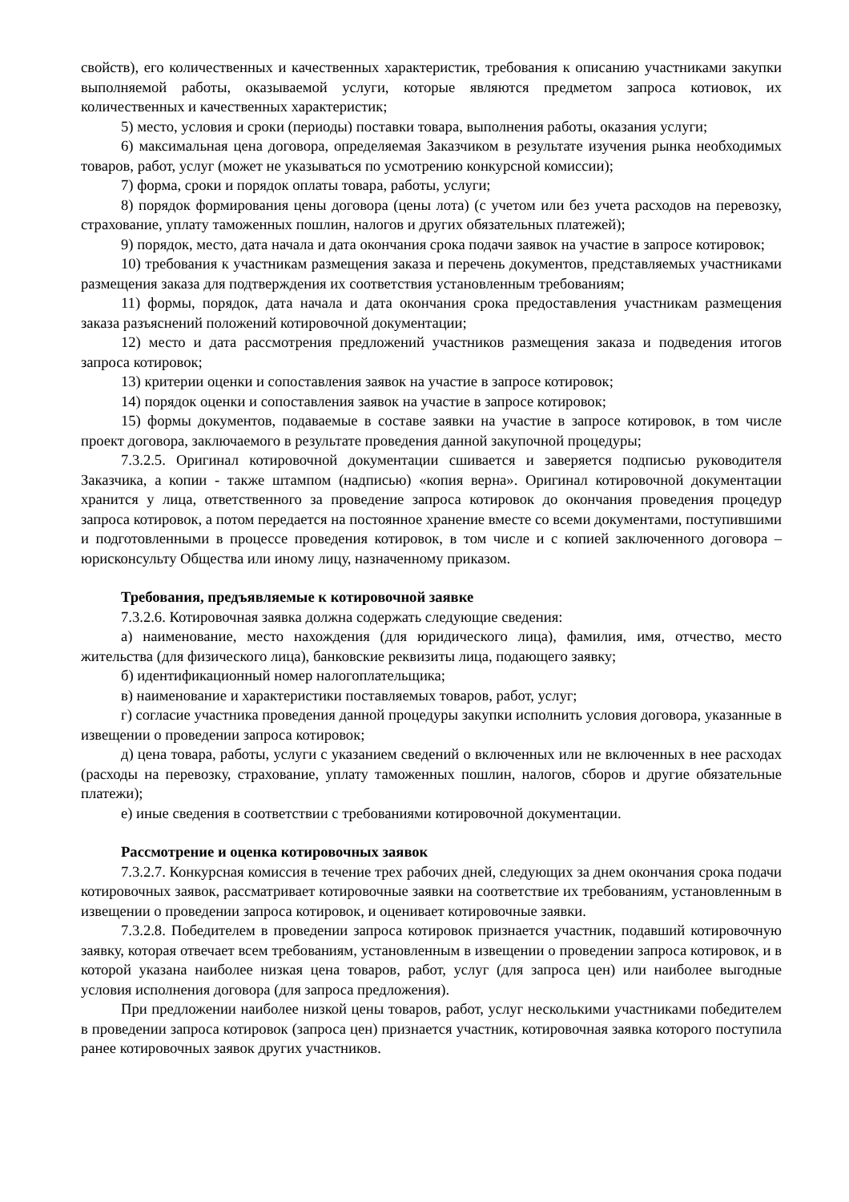свойств), его количественных и качественных характеристик, требования к описанию участниками закупки выполняемой работы, оказываемой услуги, которые являются предметом запроса котиовок, их количественных и качественных характеристик;
5) место, условия и сроки (периоды) поставки товара, выполнения работы, оказания услуги;
6) максимальная цена договора, определяемая Заказчиком в результате изучения рынка необходимых товаров, работ, услуг (может не указываться по усмотрению конкурсной комиссии);
7) форма, сроки и порядок оплаты товара, работы, услуги;
8) порядок формирования цены договора (цены лота) (с учетом или без учета расходов на перевозку, страхование, уплату таможенных пошлин, налогов и других обязательных платежей);
9) порядок, место, дата начала и дата окончания срока подачи заявок на участие в запросе котировок;
10) требования к участникам размещения заказа и перечень документов, представляемых участниками размещения заказа для подтверждения их соответствия установленным требованиям;
11) формы, порядок, дата начала и дата окончания срока предоставления участникам размещения заказа разъяснений положений котировочной документации;
12) место и дата рассмотрения предложений участников размещения заказа и подведения итогов запроса котировок;
13) критерии оценки и сопоставления заявок на участие в запросе котировок;
14) порядок оценки и сопоставления заявок на участие в запросе котировок;
15) формы документов, подаваемые в составе заявки на участие в запросе котировок, в том числе проект договора, заключаемого в результате проведения данной закупочной процедуры;
7.3.2.5. Оригинал котировочной документации сшивается и заверяется подписью руководителя Заказчика, а копии - также штампом (надписью) «копия верна». Оригинал котировочной документации хранится у лица, ответственного за проведение запроса котировок до окончания проведения процедур запроса котировок, а потом передается на постоянное хранение вместе со всеми документами, поступившими и подготовленными в процессе проведения котировок, в том числе и с копией заключенного договора – юрисконсульту Общества или иному лицу, назначенному приказом.
Требования, предъявляемые к котировочной заявке
7.3.2.6. Котировочная заявка должна содержать следующие сведения:
а) наименование, место нахождения (для юридического лица), фамилия, имя, отчество, место жительства (для физического лица), банковские реквизиты лица, подающего заявку;
б) идентификационный номер налогоплательщика;
в) наименование и характеристики поставляемых товаров, работ, услуг;
г) согласие участника проведения данной процедуры закупки исполнить условия договора, указанные в извещении о проведении запроса котировок;
д) цена товара, работы, услуги с указанием сведений о включенных или не включенных в нее расходах (расходы на перевозку, страхование, уплату таможенных пошлин, налогов, сборов и другие обязательные платежи);
е) иные сведения в соответствии с требованиями котировочной документации.
Рассмотрение и оценка котировочных заявок
7.3.2.7. Конкурсная комиссия в течение трех рабочих дней, следующих за днем окончания срока подачи котировочных заявок, рассматривает котировочные заявки на соответствие их требованиям, установленным в извещении о проведении запроса котировок, и оценивает котировочные заявки.
7.3.2.8. Победителем в проведении запроса котировок признается участник, подавший котировочную заявку, которая отвечает всем требованиям, установленным в извещении о проведении запроса котировок, и в которой указана наиболее низкая цена товаров, работ, услуг (для запроса цен) или наиболее выгодные условия исполнения договора (для запроса предложения).
При предложении наиболее низкой цены товаров, работ, услуг несколькими участниками победителем в проведении запроса котировок (запроса цен) признается участник, котировочная заявка которого поступила ранее котировочных заявок других участников.